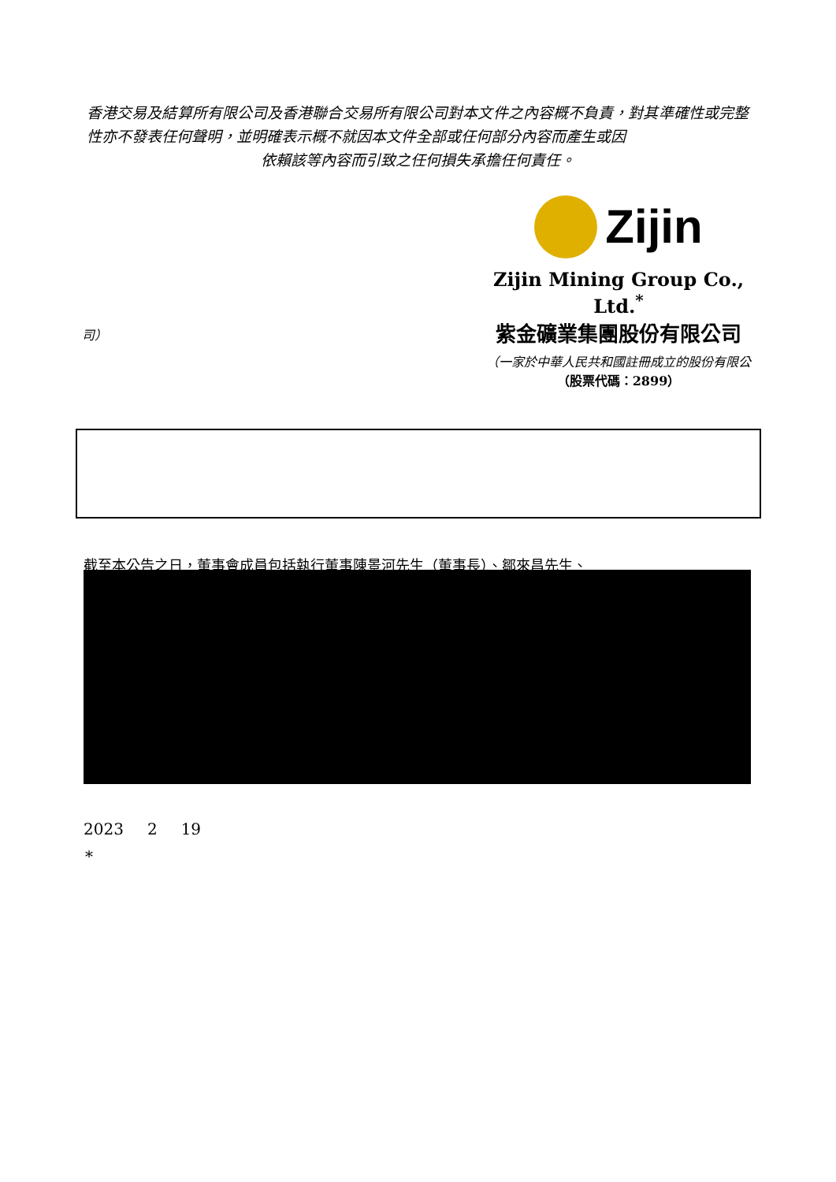香港交易及結算所有限公司及香港聯合交易所有限公司對本文件之內容概不負責，對其準確性或完整性亦不發表任何聲明，並明確表示概不就因本文件全部或任何部分內容而產生或因
依賴該等內容而引致之任何損失承擔任何責任。
Zijin
Zijin Mining Group Co., Ltd.<sup>*</sup>
紫金礦業集團股份有限公司
（一家於中華人民共和國註冊成立的股份有限公
（股票代碼：2899）
司）
截至本公告之日，董事會成員包括執行董事陳景河先生（董事長）、鄒來昌先生、
2023 2 19
*